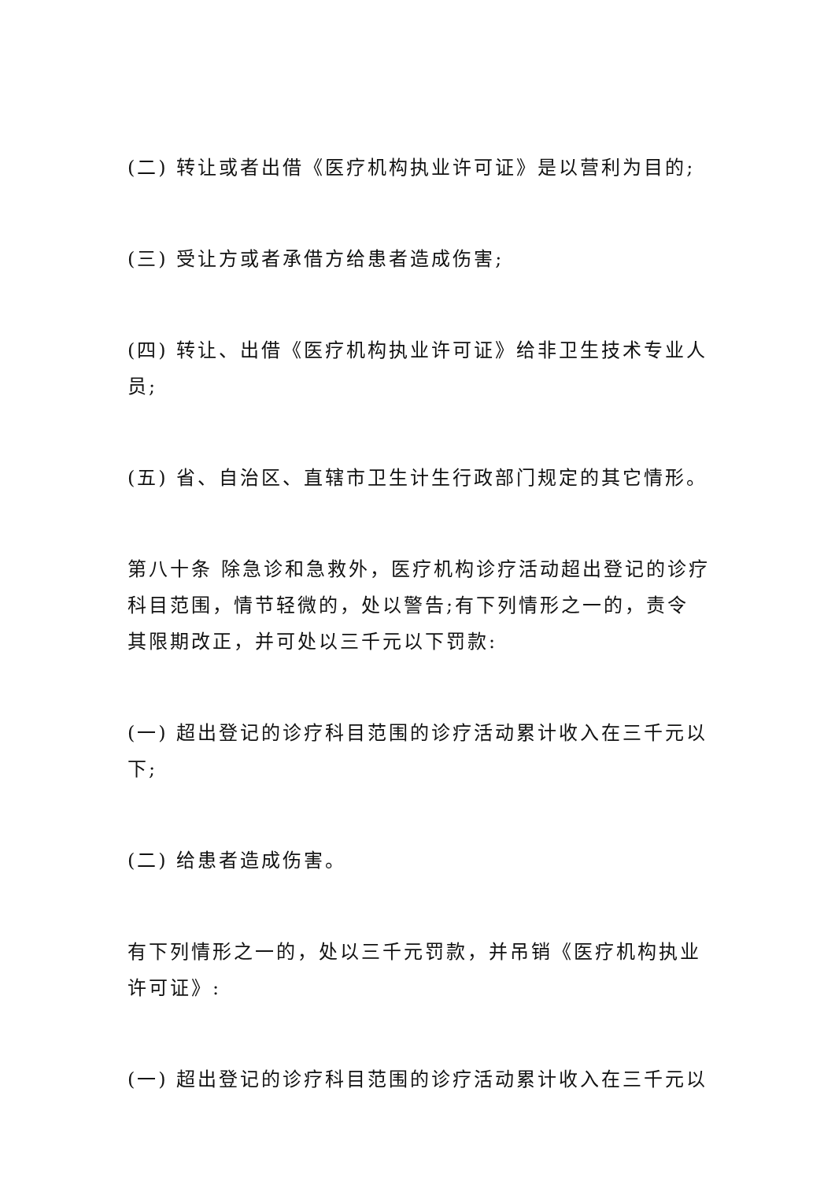(二) 转让或者出借《医疗机构执业许可证》是以营利为目的;
(三) 受让方或者承借方给患者造成伤害;
(四) 转让、出借《医疗机构执业许可证》给非卫生技术专业人员;
(五) 省、自治区、直辖市卫生计生行政部门规定的其它情形。
第八十条 除急诊和急救外，医疗机构诊疗活动超出登记的诊疗科目范围，情节轻微的，处以警告;有下列情形之一的，责令其限期改正，并可处以三千元以下罚款:
(一) 超出登记的诊疗科目范围的诊疗活动累计收入在三千元以下;
(二) 给患者造成伤害。
有下列情形之一的，处以三千元罚款，并吊销《医疗机构执业许可证》:
(一) 超出登记的诊疗科目范围的诊疗活动累计收入在三千元以